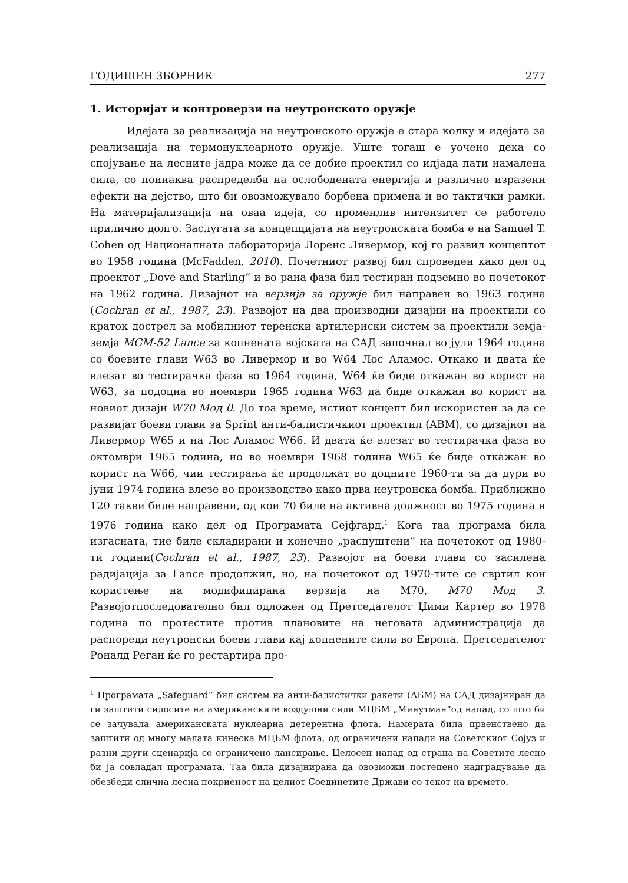ГОДИШЕН ЗБОРНИК 277
1. Историјат и контроверзи на неутронското оружје
Идејата за реализација на неутронското оружје е стара колку и идејата за реализација на термонуклеарното оружје. Уште тогаш е уочено дека со спојување на лесните јадра може да се добие проектил со илјада пати намалена сила, со поинаква распределба на ослободената енергија и различно изразени ефекти на дејство, што би овозможувало борбена примена и во тактички рамки. На материјализација на оваа идеја, со променлив интензитет се работело прилично долго. Заслугата за концепцијата на неутронската бомба е на Samuel T. Cohen од Националната лабораторија Лоренс Ливермор, кој го развил концептот во 1958 година (McFadden, 2010). Почетниот развој бил спроведен како дел од проектот „Dove and Starling“ и во рана фаза бил тестиран подземно во почетокот на 1962 година. Дизајнот на верзија за оружје бил направен во 1963 година (Cochran et al., 1987, 23). Развојот на два производни дизајни на проектили со краток дострел за мобилниот теренски артилериски систем за проектили земја-земја MGM-52 Lance за копнената војската на САД започнал во јули 1964 година со боевите глави W63 во Ливермор и во W64 Лос Аламос. Откако и двата ќе влезат во тестирачка фаза во 1964 година, W64 ќе биде откажан во корист на W63, за подоцна во ноември 1965 година W63 да биде откажан во корист на новиот дизајн W70 Мод 0. До тоа време, истиот концепт бил искористен за да се развијат боеви глави за Sprint анти-балистичкиот проектил (ABM), со дизајнот на Ливермор W65 и на Лос Аламос W66. И двата ќе влезат во тестирачка фаза во октомври 1965 година, но во ноември 1968 година W65 ќе биде откажан во корист на W66, чии тестирања ќе продолжат во доцните 1960-ти за да дури во јуни 1974 година влезе во производство како прва неутронска бомба. Приближно 120 такви биле направени, од кои 70 биле на активна должност во 1975 година и 1976 година како дел од Програмата Сејфгард.<sup>1</sup> Кога таа програма била изгасната, тие биле складирани и конечно „распуштени“ на почетокот од 1980-ти години(Cochran et al., 1987, 23). Развојот на боеви глави со засилена радијација за Lance продолжил, но, на почетокот од 1970-тите се свртил кон користење на модифицирана верзија на М70, М70 Мод 3. Развојотпоследователно бил одложен од Претседателот Џими Картер во 1978 година по протестите против плановите на неговата администрација да распореди неутронски боеви глави кај копнените сили во Европа. Претседателот Роналд Реган ќе го рестартира про-
<sup>1</sup> Програмата „Safeguard“ бил систем на анти-балистички ракети (АБМ) на САД дизајниран да ги заштити силосите на американските воздушни сили МЦБМ „Минутман“од напад, со што би се зачувала американската нуклеарна детерентна флота. Намерата била првенствено да заштити од многу малата кинеска МЦБМ флота, од ограничени напади на Советскиот Сојуз и разни други сценарија со ограничено лансирање. Целосен напад од страна на Советите лесно би ја совладал програмата. Таа била дизајнирана да овозможи постепено надградување да обезбеди слична лесна покриеност на целиот Соединетите Држави со текот на времето.